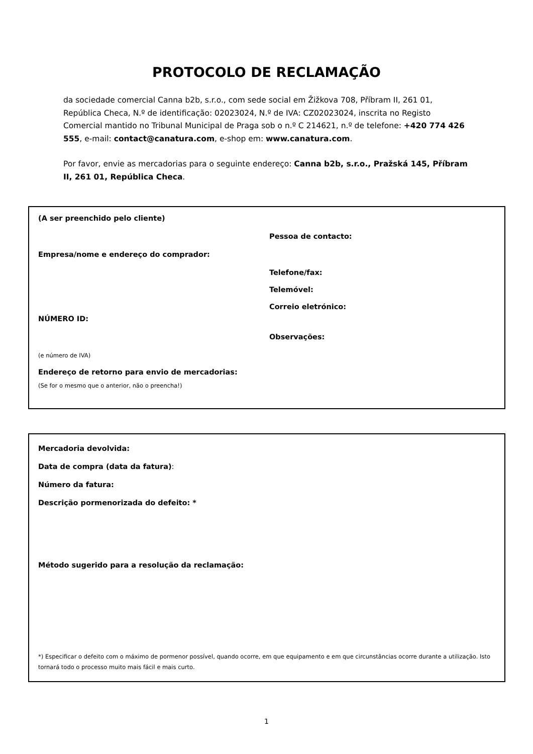PROTOCOLO DE RECLAMAÇÃO
da sociedade comercial Canna b2b, s.r.o., com sede social em Žižkova 708, Příbram II, 261 01, República Checa, N.º de identificação: 02023024, N.º de IVA: CZ02023024, inscrita no Registo Comercial mantido no Tribunal Municipal de Praga sob o n.º C 214621, n.º de telefone: +420 774 426 555, e-mail: contact@canatura.com, e-shop em: www.canatura.com.
Por favor, envie as mercadorias para o seguinte endereço: Canna b2b, s.r.o., Pražská 145, Příbram II, 261 01, República Checa.
(A ser preenchido pelo cliente)
Pessoa de contacto:
Empresa/nome e endereço do comprador:
Telefone/fax:
Telemóvel:
Correio eletrónico:
NÚMERO ID:
Observações:
(e número de IVA)
Endereço de retorno para envio de mercadorias:
(Se for o mesmo que o anterior, não o preencha!)
Mercadoria devolvida:
Data de compra (data da fatura):
Número da fatura:
Descrição pormenorizada do defeito: *
Método sugerido para a resolução da reclamação:
*) Especificar o defeito com o máximo de pormenor possível, quando ocorre, em que equipamento e em que circunstâncias ocorre durante a utilização. Isto tornará todo o processo muito mais fácil e mais curto.
1